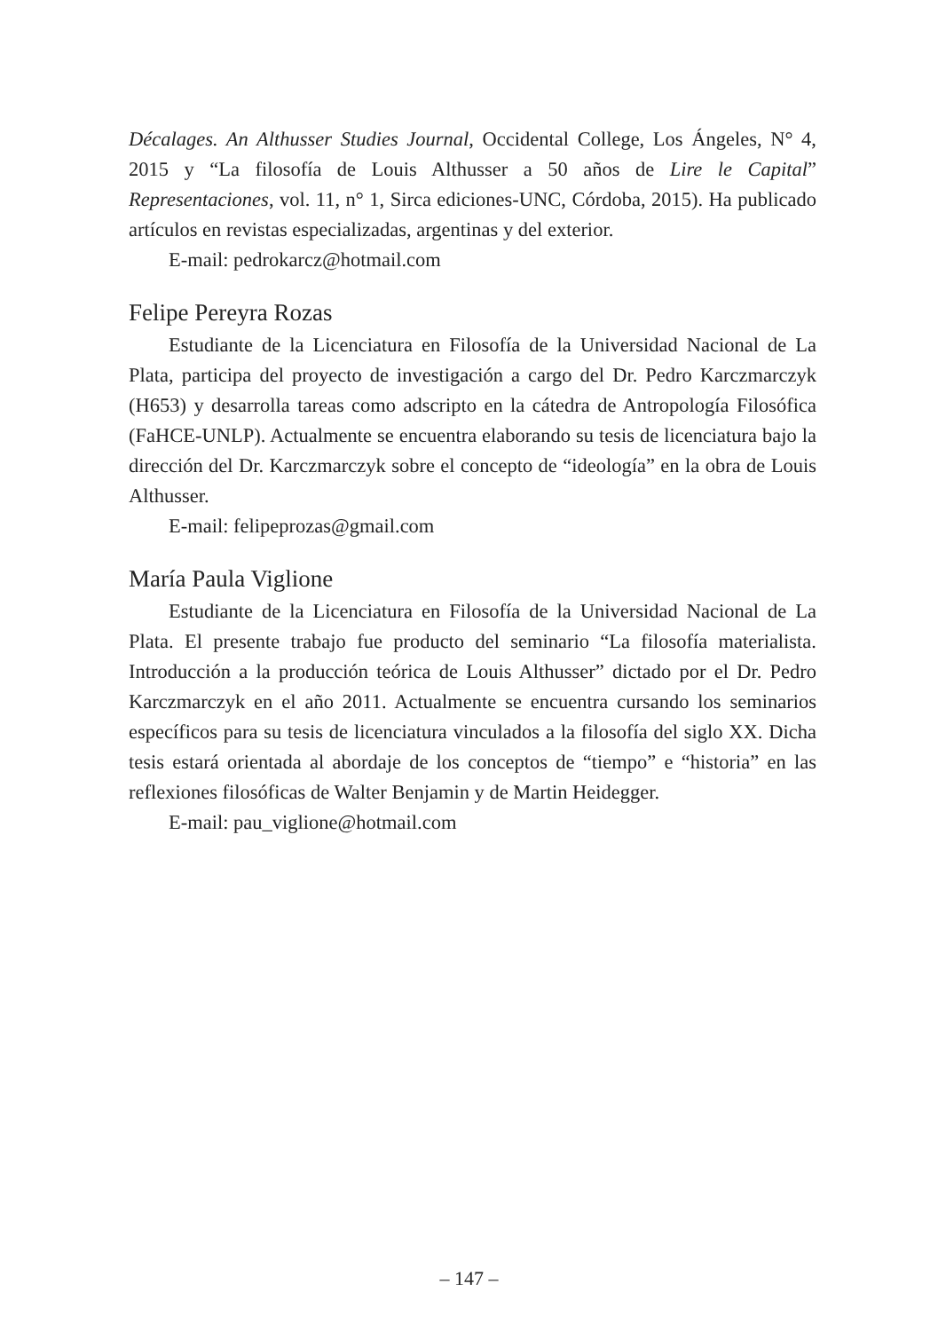Décalages. An Althusser Studies Journal, Occidental College, Los Ángeles, N° 4, 2015 y “La filosofía de Louis Althusser a 50 años de Lire le Capital” Representaciones, vol. 11, n° 1, Sirca ediciones-UNC, Córdoba, 2015). Ha publicado artículos en revistas especializadas, argentinas y del exterior.
E-mail: pedrokarcz@hotmail.com
Felipe Pereyra Rozas
Estudiante de la Licenciatura en Filosofía de la Universidad Nacional de La Plata, participa del proyecto de investigación a cargo del Dr. Pedro Karczmarczyk (H653) y desarrolla tareas como adscripto en la cátedra de Antropología Filosófica (FaHCE-UNLP). Actualmente se encuentra elaborando su tesis de licenciatura bajo la dirección del Dr. Karczmarczyk sobre el concepto de “ideología” en la obra de Louis Althusser.
E-mail: felipeprozas@gmail.com
María Paula Viglione
Estudiante de la Licenciatura en Filosofía de la Universidad Nacional de La Plata. El presente trabajo fue producto del seminario “La filosofía materialista. Introducción a la producción teórica de Louis Althusser” dictado por el Dr. Pedro Karczmarczyk en el año 2011. Actualmente se encuentra cursando los seminarios específicos para su tesis de licenciatura vinculados a la filosofía del siglo XX. Dicha tesis estará orientada al abordaje de los conceptos de “tiempo” e “historia” en las reflexiones filosóficas de Walter Benjamin y de Martin Heidegger.
E-mail: pau_viglione@hotmail.com
– 147 –